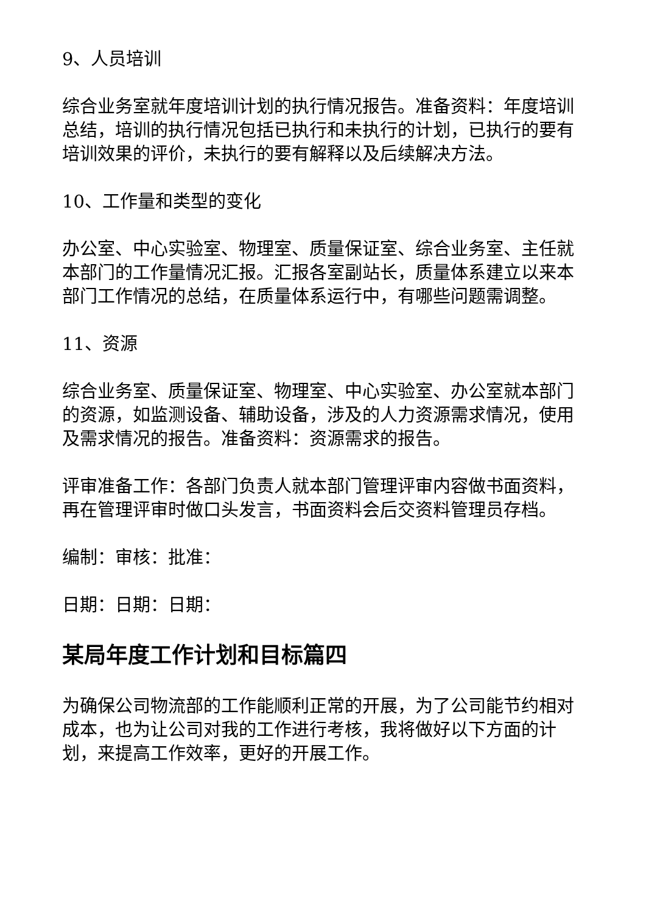9、人员培训
综合业务室就年度培训计划的执行情况报告。准备资料：年度培训总结，培训的执行情况包括已执行和未执行的计划，已执行的要有培训效果的评价，未执行的要有解释以及后续解决方法。
10、工作量和类型的变化
办公室、中心实验室、物理室、质量保证室、综合业务室、主任就本部门的工作量情况汇报。汇报各室副站长，质量体系建立以来本部门工作情况的总结，在质量体系运行中，有哪些问题需调整。
11、资源
综合业务室、质量保证室、物理室、中心实验室、办公室就本部门的资源，如监测设备、辅助设备，涉及的人力资源需求情况，使用及需求情况的报告。准备资料：资源需求的报告。
评审准备工作：各部门负责人就本部门管理评审内容做书面资料，再在管理评审时做口头发言，书面资料会后交资料管理员存档。
编制：审核：批准：
日期：日期：日期：
某局年度工作计划和目标篇四
为确保公司物流部的工作能顺利正常的开展，为了公司能节约相对成本，也为让公司对我的工作进行考核，我将做好以下方面的计划，来提高工作效率，更好的开展工作。